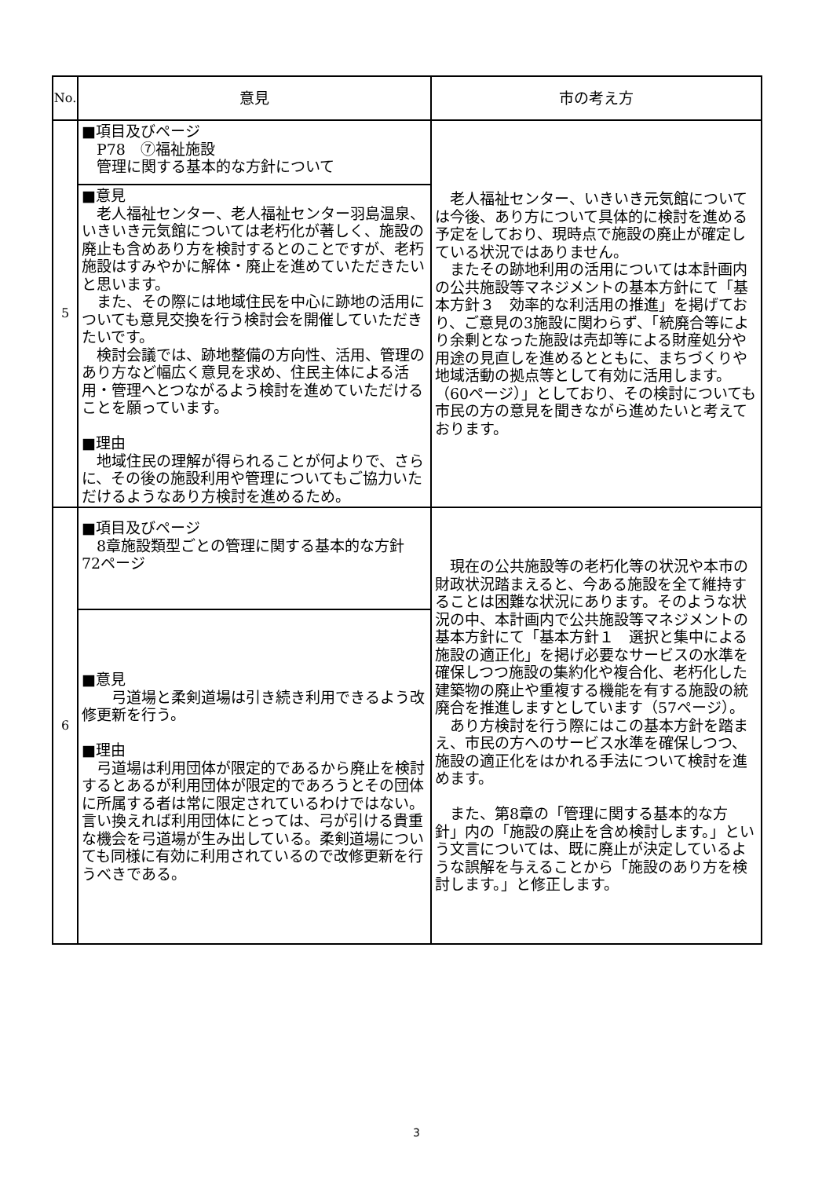| No. | 意見 | 市の考え方 |
| --- | --- | --- |
| 5 | ■項目及びページ P78 ⑦福祉施設 管理に関する基本的な方針について | 老人福祉センター、いきいき元気館については今後、あり方について具体的に検討を進める予定をしており、現時点で施設の廃止が確定している状況ではありません。 またその跡地利用の活用については本計画内の公共施設等マネジメントの基本方針にて「基本方針３ 効率的な利活用の推進」を掲げており、ご意見の3施設に関わらず、「統廃合等により余剰となった施設は売却等による財産処分や用途の見直しを進めるとともに、まちづくりや地域活動の拠点等として有効に活用します。（60ページ）」としており、その検討についても市民の方の意見を聞きながら進めたいと考えております。 |
| | ■意見 老人福祉センター、老人福祉センター羽島温泉、いきいき元気館については老朽化が著しく、施設の廃止も含めあり方を検討するとのことですが、老朽施設はすみやかに解体・廃止を進めていただきたいと思います。 また、その際には地域住民を中心に跡地の活用についても意見交換を行う検討会を開催していただきたいです。 検討会議では、跡地整備の方向性、活用、管理のあり方など幅広く意見を求め、住民主体による活用・管理へとつながるよう検討を進めていただけることを願っています。 ■理由 地域住民の理解が得られることが何よりで、さらに、その後の施設利用や管理についてもご協力いただけるようなあり方検討を進めるため。 | |
| 6 | ■項目及びページ 8章施設類型ごとの管理に関する基本的な方針 72ページ | 現在の公共施設等の老朽化等の状況や本市の財政状況踏まえると、今ある施設を全て維持することは困難な状況にあります。そのような状況の中、本計画内で公共施設等マネジメントの基本方針にて「基本方針１ 選択と集中による施設の適正化」を掲げ必要なサービスの水準を確保しつつ施設の集約化や複合化、老朽化した建築物の廃止や重複する機能を有する施設の統廃合を推進しますとしています（57ページ）。 あり方検討を行う際にはこの基本方針を踏まえ、市民の方へのサービス水準を確保しつつ、施設の適正化をはかれる手法について検討を進めます。 また、第8章の「管理に関する基本的な方針」内の「施設の廃止を含め検討します。」という文言については、既に廃止が決定しているような誤解を与えることから「施設のあり方を検討します。」と修正します。 |
| | ■意見 弓道場と柔剣道場は引き続き利用できるよう改修更新を行う。 ■理由 弓道場は利用団体が限定的であるから廃止を検討するとあるが利用団体が限定的であろうとその団体に所属する者は常に限定されているわけではない。言い換えれば利用団体にとっては、弓が引ける貴重な機会を弓道場が生み出している。柔剣道場についても同様に有効に利用されているので改修更新を行うべきである。 | |
3